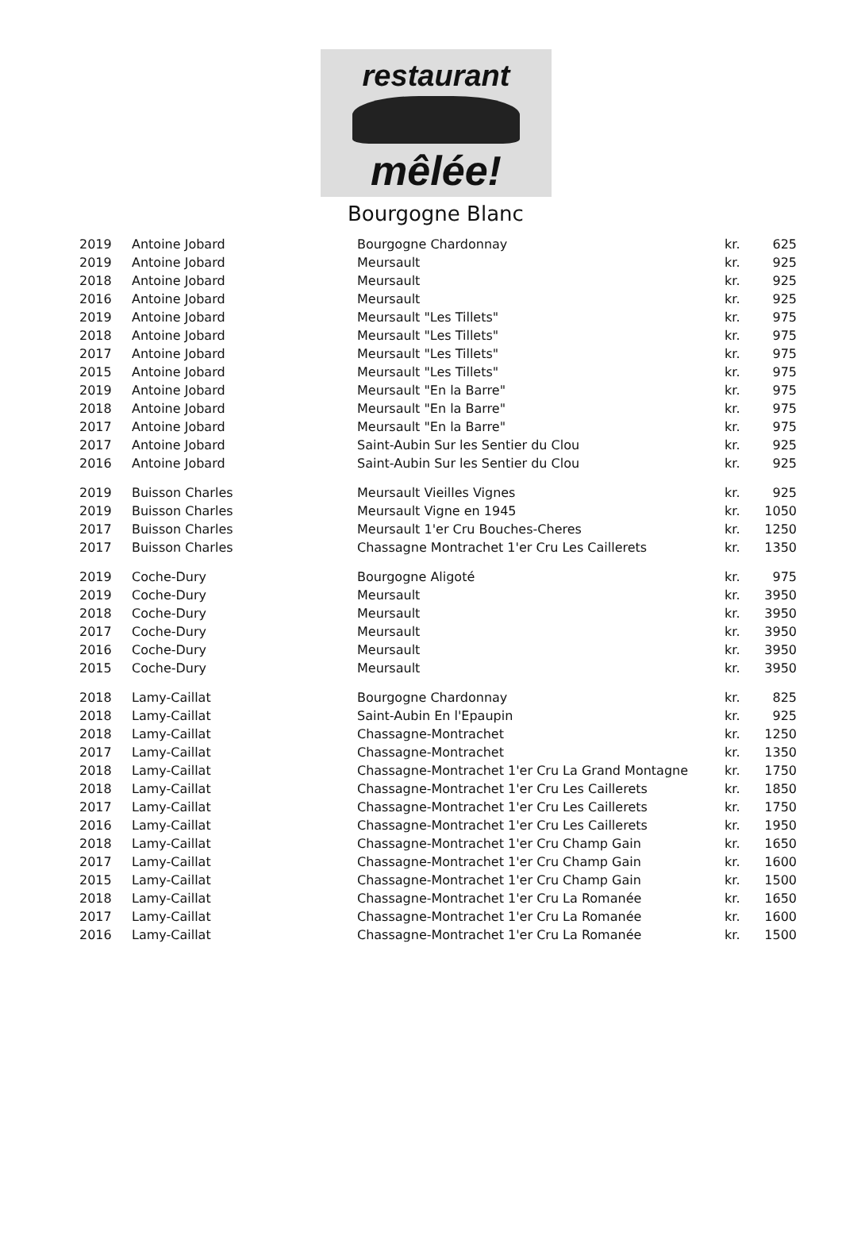restaurant
mêlée!
Bourgogne Blanc
| 2019 | Antoine Jobard | Bourgogne Chardonnay | kr. | 625 |
| 2019 | Antoine Jobard | Meursault | kr. | 925 |
| 2018 | Antoine Jobard | Meursault | kr. | 925 |
| 2016 | Antoine Jobard | Meursault | kr. | 925 |
| 2019 | Antoine Jobard | Meursault "Les Tillets" | kr. | 975 |
| 2018 | Antoine Jobard | Meursault "Les Tillets" | kr. | 975 |
| 2017 | Antoine Jobard | Meursault "Les Tillets" | kr. | 975 |
| 2015 | Antoine Jobard | Meursault "Les Tillets" | kr. | 975 |
| 2019 | Antoine Jobard | Meursault "En la Barre" | kr. | 975 |
| 2018 | Antoine Jobard | Meursault "En la Barre" | kr. | 975 |
| 2017 | Antoine Jobard | Meursault "En la Barre" | kr. | 975 |
| 2017 | Antoine Jobard | Saint-Aubin Sur les Sentier du Clou | kr. | 925 |
| 2016 | Antoine Jobard | Saint-Aubin Sur les Sentier du Clou | kr. | 925 |
| 2019 | Buisson Charles | Meursault Vieilles Vignes | kr. | 925 |
| 2019 | Buisson Charles | Meursault Vigne en 1945 | kr. | 1050 |
| 2017 | Buisson Charles | Meursault 1'er Cru Bouches-Cheres | kr. | 1250 |
| 2017 | Buisson Charles | Chassagne Montrachet 1'er Cru Les Caillerets | kr. | 1350 |
| 2019 | Coche-Dury | Bourgogne Aligoté | kr. | 975 |
| 2019 | Coche-Dury | Meursault | kr. | 3950 |
| 2018 | Coche-Dury | Meursault | kr. | 3950 |
| 2017 | Coche-Dury | Meursault | kr. | 3950 |
| 2016 | Coche-Dury | Meursault | kr. | 3950 |
| 2015 | Coche-Dury | Meursault | kr. | 3950 |
| 2018 | Lamy-Caillat | Bourgogne Chardonnay | kr. | 825 |
| 2018 | Lamy-Caillat | Saint-Aubin En l'Epaupin | kr. | 925 |
| 2018 | Lamy-Caillat | Chassagne-Montrachet | kr. | 1250 |
| 2017 | Lamy-Caillat | Chassagne-Montrachet | kr. | 1350 |
| 2018 | Lamy-Caillat | Chassagne-Montrachet 1'er Cru La Grand Montagne | kr. | 1750 |
| 2018 | Lamy-Caillat | Chassagne-Montrachet 1'er Cru Les Caillerets | kr. | 1850 |
| 2017 | Lamy-Caillat | Chassagne-Montrachet 1'er Cru Les Caillerets | kr. | 1750 |
| 2016 | Lamy-Caillat | Chassagne-Montrachet 1'er Cru Les Caillerets | kr. | 1950 |
| 2018 | Lamy-Caillat | Chassagne-Montrachet 1'er Cru Champ Gain | kr. | 1650 |
| 2017 | Lamy-Caillat | Chassagne-Montrachet 1'er Cru Champ Gain | kr. | 1600 |
| 2015 | Lamy-Caillat | Chassagne-Montrachet 1'er Cru Champ Gain | kr. | 1500 |
| 2018 | Lamy-Caillat | Chassagne-Montrachet 1'er Cru La Romanée | kr. | 1650 |
| 2017 | Lamy-Caillat | Chassagne-Montrachet 1'er Cru La Romanée | kr. | 1600 |
| 2016 | Lamy-Caillat | Chassagne-Montrachet 1'er Cru La Romanée | kr. | 1500 |